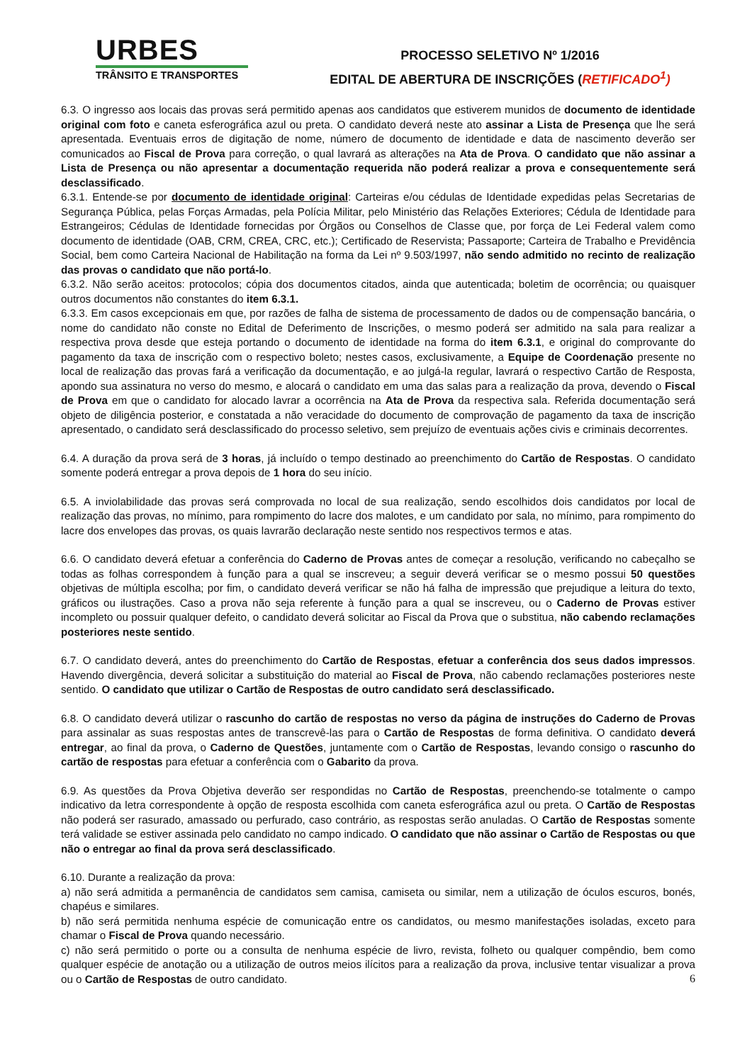URBES
TRÂNSITO E TRANSPORTES
PROCESSO SELETIVO Nº 1/2016
EDITAL DE ABERTURA DE INSCRIÇÕES (RETIFICADO<sup>1</sup>)
6.3. O ingresso aos locais das provas será permitido apenas aos candidatos que estiverem munidos de documento de identidade original com foto e caneta esferográfica azul ou preta. O candidato deverá neste ato assinar a Lista de Presença que lhe será apresentada. Eventuais erros de digitação de nome, número de documento de identidade e data de nascimento deverão ser comunicados ao Fiscal de Prova para correção, o qual lavrará as alterações na Ata de Prova. O candidato que não assinar a Lista de Presença ou não apresentar a documentação requerida não poderá realizar a prova e consequentemente será desclassificado.
6.3.1. Entende-se por documento de identidade original: Carteiras e/ou cédulas de Identidade expedidas pelas Secretarias de Segurança Pública, pelas Forças Armadas, pela Polícia Militar, pelo Ministério das Relações Exteriores; Cédula de Identidade para Estrangeiros; Cédulas de Identidade fornecidas por Órgãos ou Conselhos de Classe que, por força de Lei Federal valem como documento de identidade (OAB, CRM, CREA, CRC, etc.); Certificado de Reservista; Passaporte; Carteira de Trabalho e Previdência Social, bem como Carteira Nacional de Habilitação na forma da Lei nº 9.503/1997, não sendo admitido no recinto de realização das provas o candidato que não portá-lo.
6.3.2. Não serão aceitos: protocolos; cópia dos documentos citados, ainda que autenticada; boletim de ocorrência; ou quaisquer outros documentos não constantes do item 6.3.1.
6.3.3. Em casos excepcionais em que, por razões de falha de sistema de processamento de dados ou de compensação bancária, o nome do candidato não conste no Edital de Deferimento de Inscrições, o mesmo poderá ser admitido na sala para realizar a respectiva prova desde que esteja portando o documento de identidade na forma do item 6.3.1, e original do comprovante do pagamento da taxa de inscrição com o respectivo boleto; nestes casos, exclusivamente, a Equipe de Coordenação presente no local de realização das provas fará a verificação da documentação, e ao julgá-la regular, lavrará o respectivo Cartão de Resposta, apondo sua assinatura no verso do mesmo, e alocará o candidato em uma das salas para a realização da prova, devendo o Fiscal de Prova em que o candidato for alocado lavrar a ocorrência na Ata de Prova da respectiva sala. Referida documentação será objeto de diligência posterior, e constatada a não veracidade do documento de comprovação de pagamento da taxa de inscrição apresentado, o candidato será desclassificado do processo seletivo, sem prejuízo de eventuais ações civis e criminais decorrentes.
6.4. A duração da prova será de 3 horas, já incluído o tempo destinado ao preenchimento do Cartão de Respostas. O candidato somente poderá entregar a prova depois de 1 hora do seu início.
6.5. A inviolabilidade das provas será comprovada no local de sua realização, sendo escolhidos dois candidatos por local de realização das provas, no mínimo, para rompimento do lacre dos malotes, e um candidato por sala, no mínimo, para rompimento do lacre dos envelopes das provas, os quais lavrarão declaração neste sentido nos respectivos termos e atas.
6.6. O candidato deverá efetuar a conferência do Caderno de Provas antes de começar a resolução, verificando no cabeçalho se todas as folhas correspondem à função para a qual se inscreveu; a seguir deverá verificar se o mesmo possui 50 questões objetivas de múltipla escolha; por fim, o candidato deverá verificar se não há falha de impressão que prejudique a leitura do texto, gráficos ou ilustrações. Caso a prova não seja referente à função para a qual se inscreveu, ou o Caderno de Provas estiver incompleto ou possuir qualquer defeito, o candidato deverá solicitar ao Fiscal da Prova que o substitua, não cabendo reclamações posteriores neste sentido.
6.7. O candidato deverá, antes do preenchimento do Cartão de Respostas, efetuar a conferência dos seus dados impressos. Havendo divergência, deverá solicitar a substituição do material ao Fiscal de Prova, não cabendo reclamações posteriores neste sentido. O candidato que utilizar o Cartão de Respostas de outro candidato será desclassificado.
6.8. O candidato deverá utilizar o rascunho do cartão de respostas no verso da página de instruções do Caderno de Provas para assinalar as suas respostas antes de transcrevê-las para o Cartão de Respostas de forma definitiva. O candidato deverá entregar, ao final da prova, o Caderno de Questões, juntamente com o Cartão de Respostas, levando consigo o rascunho do cartão de respostas para efetuar a conferência com o Gabarito da prova.
6.9. As questões da Prova Objetiva deverão ser respondidas no Cartão de Respostas, preenchendo-se totalmente o campo indicativo da letra correspondente à opção de resposta escolhida com caneta esferográfica azul ou preta. O Cartão de Respostas não poderá ser rasurado, amassado ou perfurado, caso contrário, as respostas serão anuladas. O Cartão de Respostas somente terá validade se estiver assinada pelo candidato no campo indicado. O candidato que não assinar o Cartão de Respostas ou que não o entregar ao final da prova será desclassificado.
6.10. Durante a realização da prova:
a) não será admitida a permanência de candidatos sem camisa, camiseta ou similar, nem a utilização de óculos escuros, bonés, chapéus e similares.
b) não será permitida nenhuma espécie de comunicação entre os candidatos, ou mesmo manifestações isoladas, exceto para chamar o Fiscal de Prova quando necessário.
c) não será permitido o porte ou a consulta de nenhuma espécie de livro, revista, folheto ou qualquer compêndio, bem como qualquer espécie de anotação ou a utilização de outros meios ilícitos para a realização da prova, inclusive tentar visualizar a prova ou o Cartão de Respostas de outro candidato.
6